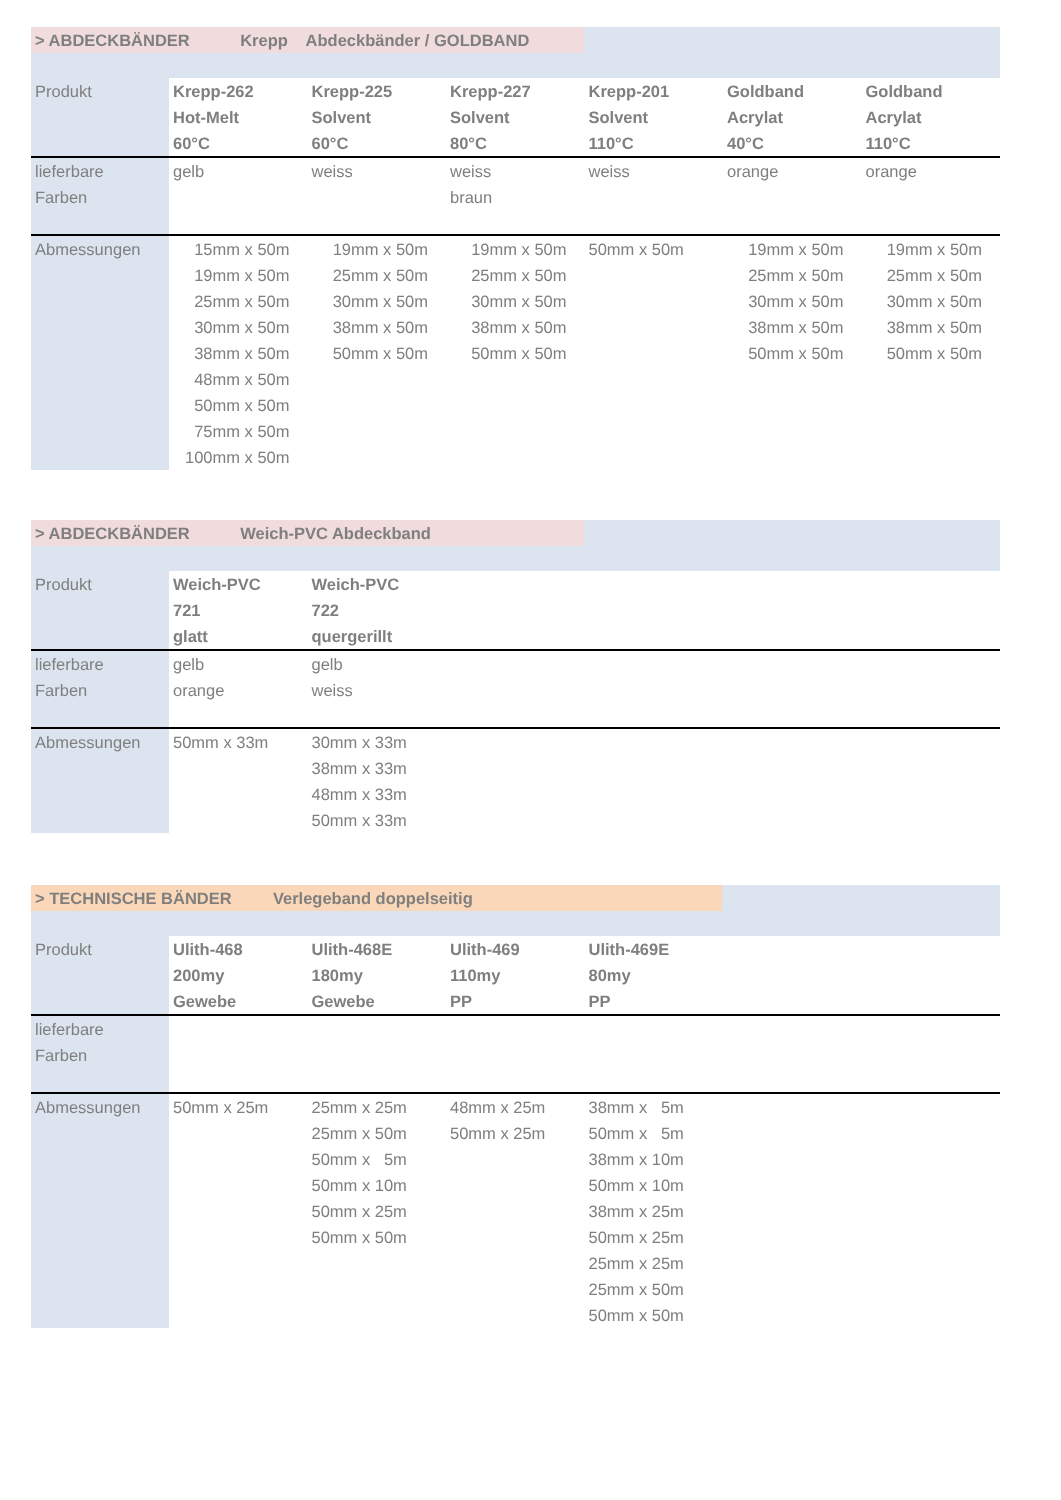| > ABDECKBÄNDER Krepp Abdeckbänder / GOLDBAND | | | | | | |
| Produkt | Krepp-262 Hot-Melt 60°C | Krepp-225 Solvent 60°C | Krepp-227 Solvent 80°C | Krepp-201 Solvent 110°C | Goldband Acrylat 40°C | Goldband Acrylat 110°C |
| lieferbare Farben | gelb | weiss | weiss braun | weiss | orange | orange |
| Abmessungen | 15mm x 50m 19mm x 50m 25mm x 50m 30mm x 50m 38mm x 50m 48mm x 50m 50mm x 50m 75mm x 50m 100mm x 50m | 19mm x 50m 25mm x 50m 30mm x 50m 38mm x 50m 50mm x 50m | 19mm x 50m 25mm x 50m 30mm x 50m 38mm x 50m 50mm x 50m | 50mm x 50m | 19mm x 50m 25mm x 50m 30mm x 50m 38mm x 50m 50mm x 50m | 19mm x 50m 25mm x 50m 30mm x 50m 38mm x 50m 50mm x 50m |
| > ABDECKBÄNDER Weich-PVC Abdeckband | | | | | | |
| Produkt | Weich-PVC 721 glatt | Weich-PVC 722 quergerillt | | | | |
| lieferbare Farben | gelb orange | gelb weiss | | | | |
| Abmessungen | 50mm x 33m | 30mm x 33m 38mm x 33m 48mm x 33m 50mm x 33m | | | | |
| > TECHNISCHE BÄNDER Verlegeband doppelseitig | | | | | | |
| Produkt | Ulith-468 200my Gewebe | Ulith-468E 180my Gewebe | Ulith-469 110my PP | Ulith-469E 80my PP | | |
| lieferbare Farben | | | | | | |
| Abmessungen | 50mm x 25m | 25mm x 25m 25mm x 50m 50mm x 5m 50mm x 10m 50mm x 25m 50mm x 50m | 48mm x 25m 50mm x 25m | 38mm x 5m 50mm x 5m 38mm x 10m 50mm x 10m 38mm x 25m 50mm x 25m 25mm x 25m 25mm x 50m 50mm x 50m | | |